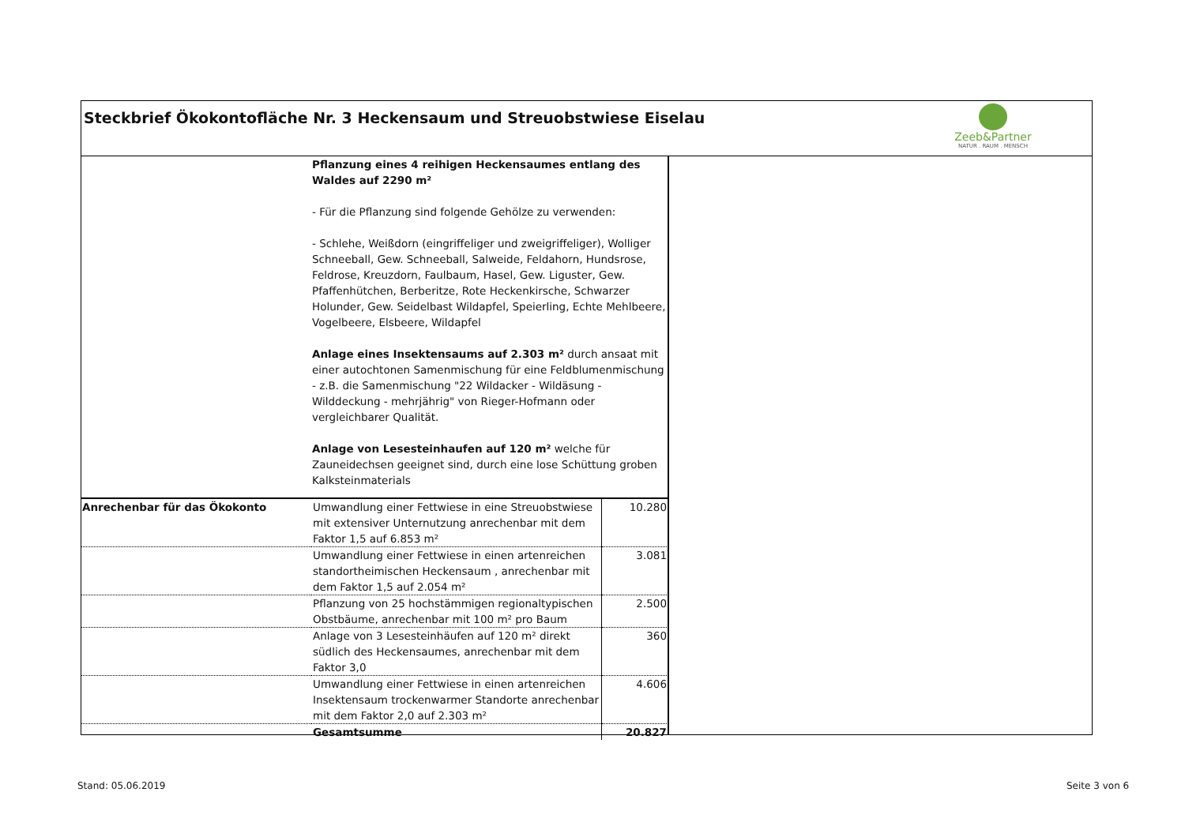Steckbrief Ökokontofläche Nr. 3 Heckensaum und Streuobstwiese Eiselau
Zeeb&Partner
NATUR . RAUM . MENSCH
Pflanzung eines 4 reihigen Heckensaumes entlang des Waldes auf 2290 m²
- Für die Pflanzung sind folgende Gehölze zu verwenden:
- Schlehe, Weißdorn (eingriffeliger und zweigriffeliger), Wolliger Schneeball, Gew. Schneeball, Salweide, Feldahorn, Hundsrose, Feldrose, Kreuzdorn, Faulbaum, Hasel, Gew. Liguster, Gew. Pfaffenhütchen, Berberitze, Rote Heckenkirsche, Schwarzer Holunder, Gew. Seidelbast Wildapfel, Speierling, Echte Mehlbeere, Vogelbeere, Elsbeere, Wildapfel
Anlage eines Insektensaums auf 2.303 m² durch ansaat mit einer autochtonen Samenmischung für eine Feldblumenmischung - z.B. die Samenmischung "22 Wildacker - Wildäsung - Wilddeckung - mehrjährig" von Rieger-Hofmann oder vergleichbarer Qualität.
Anlage von Lesesteinhaufen auf 120 m² welche für Zauneidechsen geeignet sind, durch eine lose Schüttung groben Kalksteinmaterials
| Anrechenbar für das Ökokonto | Umwandlung einer Fettwiese in eine Streuobstwiese mit extensiver Unternutzung anrechenbar mit dem Faktor 1,5 auf 6.853 m² | 10.280 |
| | Umwandlung einer Fettwiese in einen artenreichen standortheimischen Heckensaum , anrechenbar mit dem Faktor 1,5 auf 2.054 m² | 3.081 |
| | Pflanzung von 25 hochstämmigen regionaltypischen Obstbäume, anrechenbar mit 100 m² pro Baum | 2.500 |
| | Anlage von 3 Lesesteinhäufen auf 120 m² direkt südlich des Heckensaumes, anrechenbar mit dem Faktor 3,0 | 360 |
| | Umwandlung einer Fettwiese in einen artenreichen Insektensaum trockenwarmer Standorte anrechenbar mit dem Faktor 2,0 auf 2.303 m² | 4.606 |
| | Gesamtsumme | 20.827 |
Stand: 05.06.2019 Seite 3 von 6